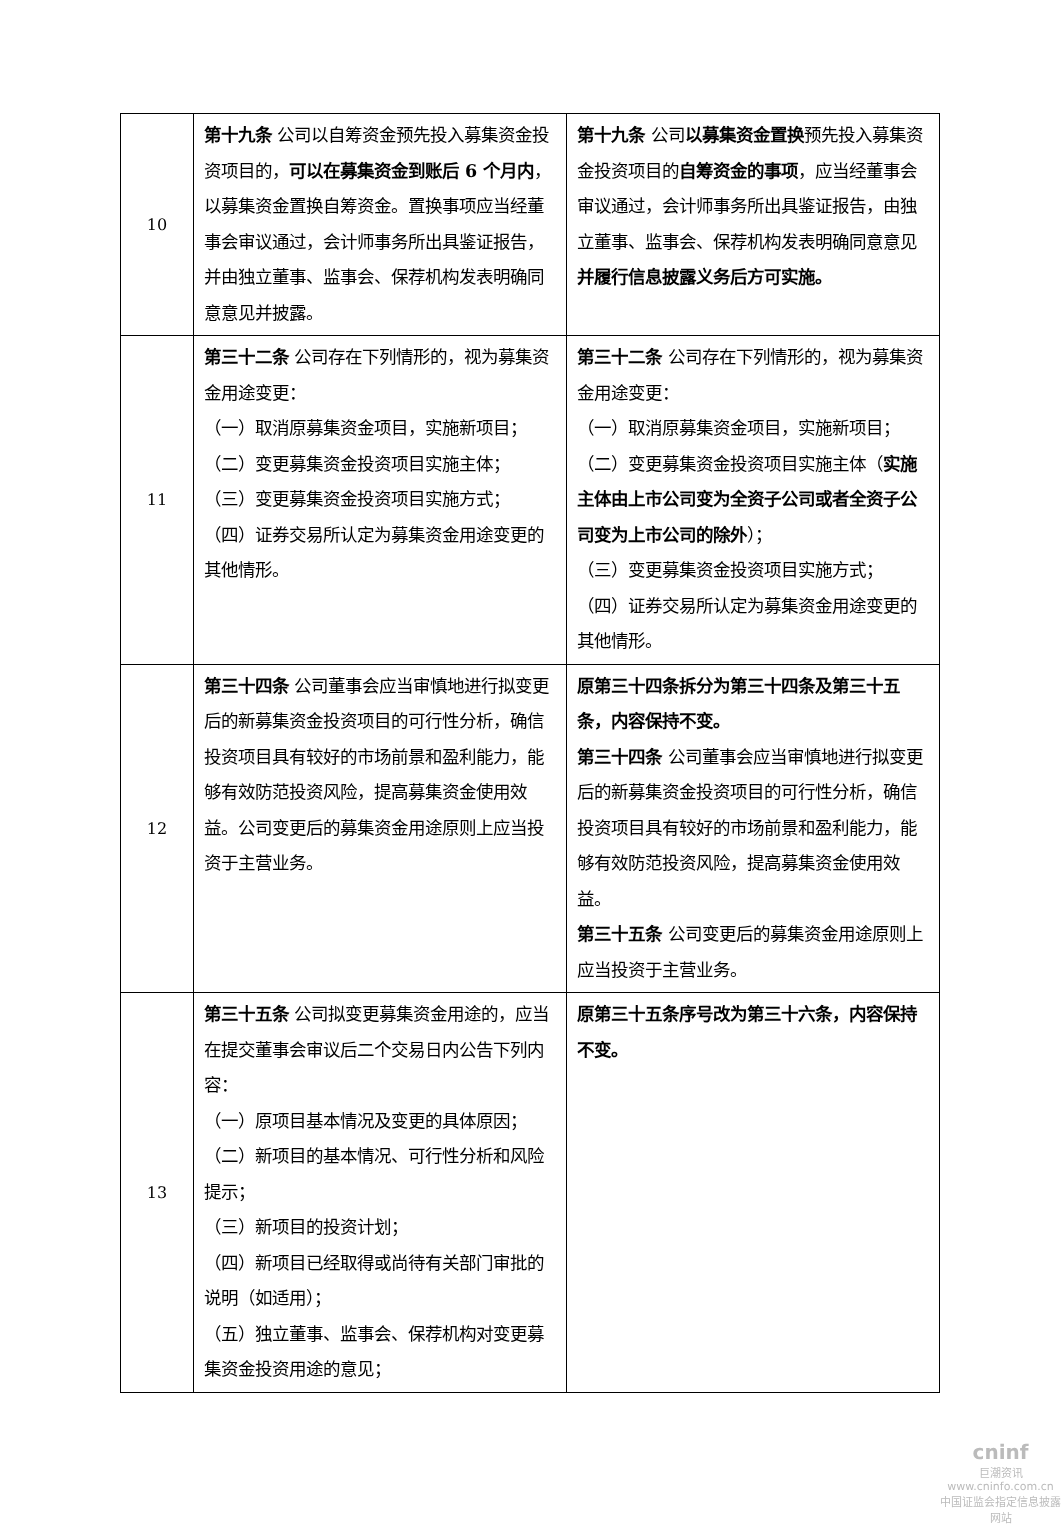| 10 | 第十九条 公司以自筹资金预先投入募集资金投资项目的， 可以在募集资金到账后 6 个月内 ，以募集资金置换自筹资金。置换事项应当经董事会审议通过，会计师事务所出具鉴证报告，并由独立董事、监事会、保荐机构发表明确同意意见并披露。 | 第十九条 公司 以募集资金置换 预先投入募集资金投资项目的 自筹资金的事项 ，应当经董事会审议通过，会计师事务所出具鉴证报告，由独立董事、监事会、保荐机构发表明确同意意见 并履行信息披露义务后方可实施。 |
| 11 | 第三十二条 公司存在下列情形的，视为募集资金用途变更： （一）取消原募集资金项目，实施新项目； （二）变更募集资金投资项目实施主体； （三）变更募集资金投资项目实施方式； （四）证券交易所认定为募集资金用途变更的其他情形。 | 第三十二条 公司存在下列情形的，视为募集资金用途变更： （一）取消原募集资金项目，实施新项目； （二）变更募集资金投资项目实施主体（ 实施主体由上市公司变为全资子公司或者全资子公司变为上市公司的除外 ）； （三）变更募集资金投资项目实施方式； （四）证券交易所认定为募集资金用途变更的其他情形。 |
| 12 | 第三十四条 公司董事会应当审慎地进行拟变更后的新募集资金投资项目的可行性分析，确信投资项目具有较好的市场前景和盈利能力，能够有效防范投资风险，提高募集资金使用效益。公司变更后的募集资金用途原则上应当投资于主营业务。 | 原第三十四条拆分为第三十四条及第三十五条，内容保持不变。 第三十四条 公司董事会应当审慎地进行拟变更后的新募集资金投资项目的可行性分析，确信投资项目具有较好的市场前景和盈利能力，能够有效防范投资风险，提高募集资金使用效益。 第三十五条 公司变更后的募集资金用途原则上应当投资于主营业务。 |
| 13 | 第三十五条 公司拟变更募集资金用途的，应当在提交董事会审议后二个交易日内公告下列内容： （一）原项目基本情况及变更的具体原因； （二）新项目的基本情况、可行性分析和风险提示； （三）新项目的投资计划； （四）新项目已经取得或尚待有关部门审批的说明（如适用）； （五）独立董事、监事会、保荐机构对变更募集资金投资用途的意见； | 原第三十五条序号改为第三十六条，内容保持不变。 |
cninf
巨潮资讯
www.cninfo.com.cn
中国证监会指定信息披露网站